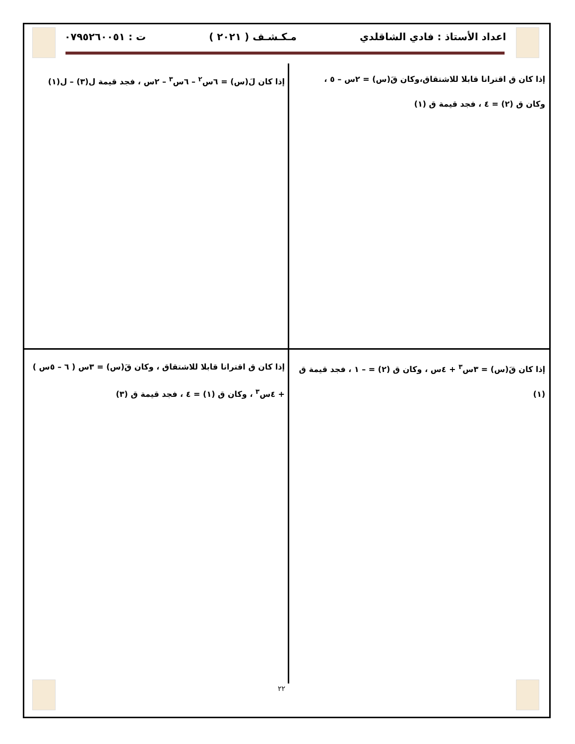اعداد الأستاذ : فادي الشاقلدي مـكـشـف ( ٢٠٢١ ) ت : ٠٧٩٥٢٦٠٠٥١
إذا كان ق اقترانا قابلا للاشتقاق،وكان قَ(س) = ٢س – ٥ ، وكان ق (٢) = ٤ ، فجد قيمة ق (١)
إذا كان لَ(س) = ٦س<sup>٢</sup> – ٦س<sup>٣</sup> – ٢س ، فجد قيمة ل(٣) – ل(١)
إذا كان قَ(س) = ٣س<sup>٣</sup> + ٤س ، وكان ق (٢) = – ١ ، فجد قيمة ق (١)
إذا كان ق اقترانا قابلا للاشتقاق ، وكان قَ(س) = ٣س ( ٦ – ٥س ) + ٤س<sup>٣</sup> ، وكان ق (١) = ٤ ، فجد قيمة ق (٣)
٢٢